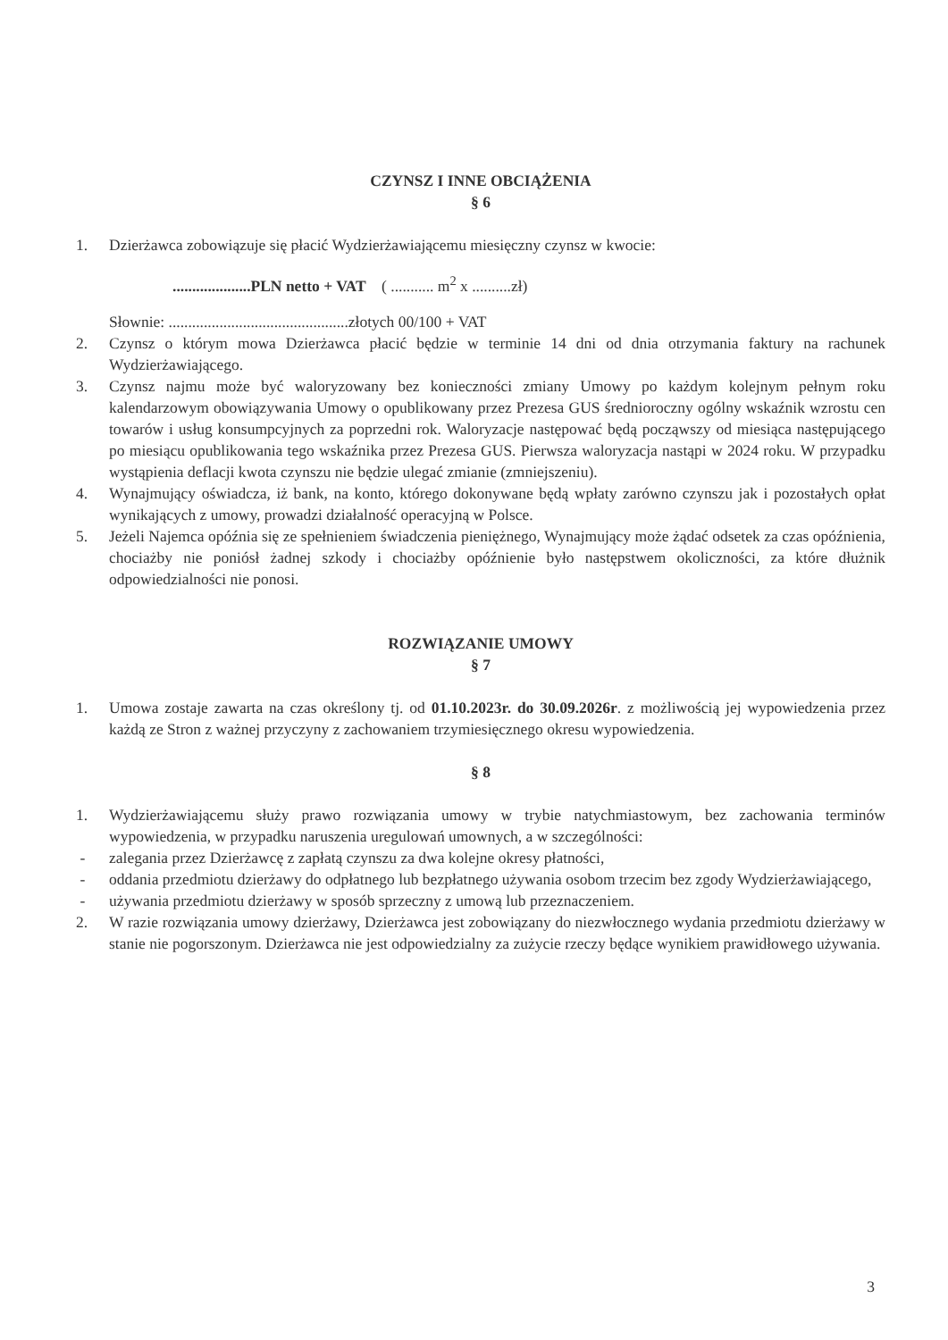CZYNSZ I INNE OBCIĄŻENIA
§ 6
1. Dzierżawca zobowiązuje się płacić Wydzierżawiającemu miesięczny czynsz w kwocie:
....................PLN netto + VAT ( ........... m<sup>2</sup> x ..........zł)
Słownie: ..............................................złotych 00/100 + VAT
2. Czynsz o którym mowa Dzierżawca płacić będzie w terminie 14 dni od dnia otrzymania faktury na rachunek Wydzierżawiającego.
3. Czynsz najmu może być waloryzowany bez konieczności zmiany Umowy po każdym kolejnym pełnym roku kalendarzowym obowiązywania Umowy o opublikowany przez Prezesa GUS średnioroczny ogólny wskaźnik wzrostu cen towarów i usług konsumpcyjnych za poprzedni rok. Waloryzacje następować będą począwszy od miesiąca następującego po miesiącu opublikowania tego wskaźnika przez Prezesa GUS. Pierwsza waloryzacja nastąpi w 2024 roku. W przypadku wystąpienia deflacji kwota czynszu nie będzie ulegać zmianie (zmniejszeniu).
4. Wynajmujący oświadcza, iż bank, na konto, którego dokonywane będą wpłaty zarówno czynszu jak i pozostałych opłat wynikających z umowy, prowadzi działalność operacyjną w Polsce.
5. Jeżeli Najemca opóźnia się ze spełnieniem świadczenia pieniężnego, Wynajmujący może żądać odsetek za czas opóźnienia, chociażby nie poniósł żadnej szkody i chociażby opóźnienie było następstwem okoliczności, za które dłużnik odpowiedzialności nie ponosi.
ROZWIĄZANIE UMOWY
§ 7
1. Umowa zostaje zawarta na czas określony tj. od 01.10.2023r. do 30.09.2026r. z możliwością jej wypowiedzenia przez każdą ze Stron z ważnej przyczyny z zachowaniem trzymiesięcznego okresu wypowiedzenia.
§ 8
1. Wydzierżawiającemu służy prawo rozwiązania umowy w trybie natychmiastowym, bez zachowania terminów wypowiedzenia, w przypadku naruszenia uregulowań umownych, a w szczególności:
- zalegania przez Dzierżawcę z zapłatą czynszu za dwa kolejne okresy płatności,
- oddania przedmiotu dzierżawy do odpłatnego lub bezpłatnego używania osobom trzecim bez zgody Wydzierżawiającego,
- używania przedmiotu dzierżawy w sposób sprzeczny z umową lub przeznaczeniem.
2. W razie rozwiązania umowy dzierżawy, Dzierżawca jest zobowiązany do niezwłocznego wydania przedmiotu dzierżawy w stanie nie pogorszonym. Dzierżawca nie jest odpowiedzialny za zużycie rzeczy będące wynikiem prawidłowego używania.
3